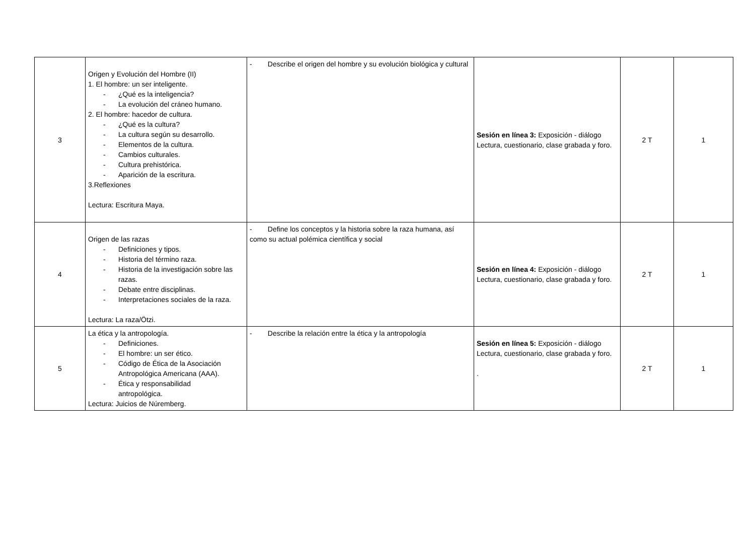| 3 | Origen y Evolución del Hombre (II) 1. El hombre: un ser inteligente. - ¿Qué es la inteligencia? - La evolución del cráneo humano. 2. El hombre: hacedor de cultura. - ¿Qué es la cultura? - La cultura según su desarrollo. - Elementos de la cultura. - Cambios culturales. - Cultura prehistórica. - Aparición de la escritura. 3.Reflexiones Lectura: Escritura Maya. | - Describe el origen del hombre y su evolución biológica y cultural | Sesión en línea 3: Exposición - diálogo Lectura, cuestionario, clase grabada y foro. | 2 T | 1 |
| 4 | Origen de las razas - Definiciones y tipos. - Historia del término raza. - Historia de la investigación sobre las razas. - Debate entre disciplinas. - Interpretaciones sociales de la raza. Lectura: La raza/Ötzi. | - Define los conceptos y la historia sobre la raza humana, así como su actual polémica científica y social | Sesión en línea 4: Exposición - diálogo Lectura, cuestionario, clase grabada y foro. | 2 T | 1 |
| 5 | La ética y la antropología. - Definiciones. - El hombre: un ser ético. - Código de Ética de la Asociación Antropológica Americana (AAA). - Ética y responsabilidad antropológica. Lectura: Juicios de Núremberg. | - Describe la relación entre la ética y la antropología | Sesión en línea 5: Exposición - diálogo Lectura, cuestionario, clase grabada y foro. . | 2 T | 1 |